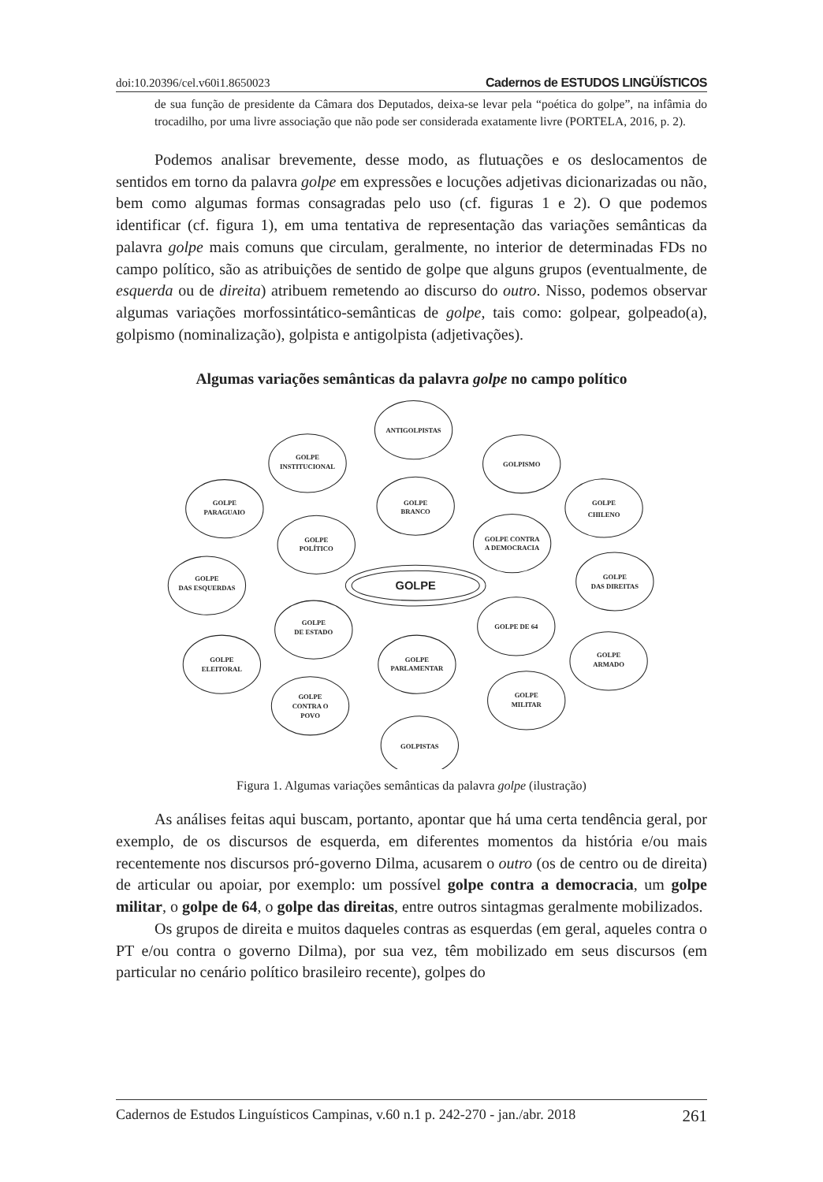doi:10.20396/cel.v60i1.8650023 Cadernos de ESTUDOS LINGÜÍSTICOS
de sua função de presidente da Câmara dos Deputados, deixa-se levar pela “poética do golpe”, na infâmia do trocadilho, por uma livre associação que não pode ser considerada exatamente livre (PORTELA, 2016, p. 2).
Podemos analisar brevemente, desse modo, as flutuações e os deslocamentos de sentidos em torno da palavra golpe em expressões e locuções adjetivas dicionarizadas ou não, bem como algumas formas consagradas pelo uso (cf. figuras 1 e 2). O que podemos identificar (cf. figura 1), em uma tentativa de representação das variações semânticas da palavra golpe mais comuns que circulam, geralmente, no interior de determinadas FDs no campo político, são as atribuições de sentido de golpe que alguns grupos (eventualmente, de esquerda ou de direita) atribuem remetendo ao discurso do outro. Nisso, podemos observar algumas variações morfossintático-semânticas de golpe, tais como: golpear, golpeado(a), golpismo (nominalização), golpista e antigolpista (adjetivações).
Algumas variações semânticas da palavra golpe no campo político
ANTIGOLPISTAS
GOLPE
INSTITUCIONAL
GOLPISMO
GOLPE
PARAGUAIO
GOLPE
BRANCO
GOLPE
CHILENO
GOLPE
POLÍTICO
GOLPE CONTRA
A DEMOCRACIA
GOLPE
DAS ESQUERDAS
GOLPE
GOLPE
DAS DIREITAS
GOLPE
DE ESTADO
GOLPE DE 64
GOLPE
ARMADO
GOLPE
ELEITORAL
GOLPE
PARLAMENTAR
GOLPE
MILITAR
GOLPE
CONTRA O
POVO
GOLPISTAS
Figura 1. Algumas variações semânticas da palavra golpe (ilustração)
As análises feitas aqui buscam, portanto, apontar que há uma certa tendência geral, por exemplo, de os discursos de esquerda, em diferentes momentos da história e/ou mais recentemente nos discursos pró-governo Dilma, acusarem o outro (os de centro ou de direita) de articular ou apoiar, por exemplo: um possível golpe contra a democracia, um golpe militar, o golpe de 64, o golpe das direitas, entre outros sintagmas geralmente mobilizados.
Os grupos de direita e muitos daqueles contras as esquerdas (em geral, aqueles contra o PT e/ou contra o governo Dilma), por sua vez, têm mobilizado em seus discursos (em particular no cenário político brasileiro recente), golpes do
Cadernos de Estudos Linguísticos Campinas, v.60 n.1 p. 242-270 - jan./abr. 2018 261